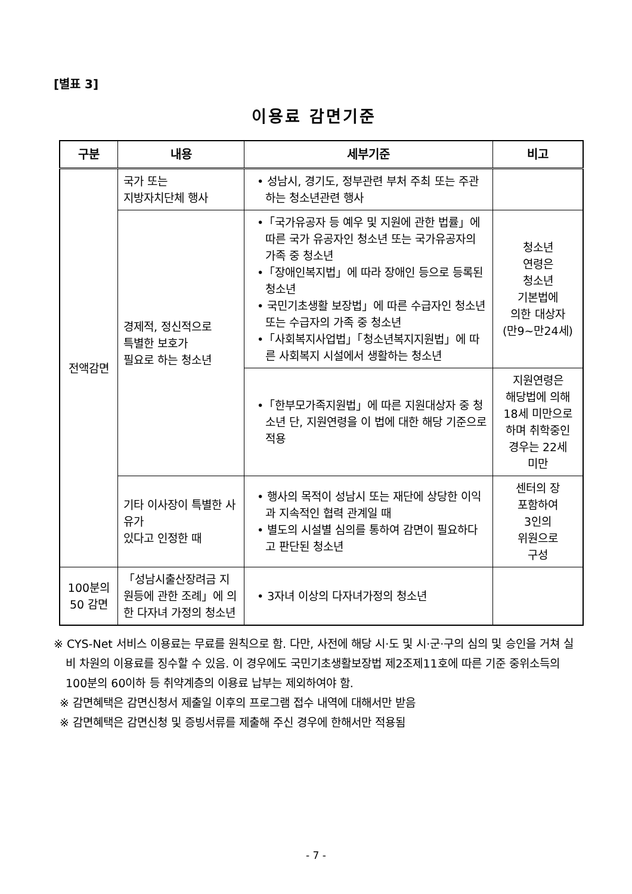[별표 3]
이용료 감면기준
| 구분 | 내용 | 세부기준 | 비고 |
| --- | --- | --- | --- |
| 전액감면 | 국가 또는 지방자치단체 행사 | • 성남시, 경기도, 정부관련 부처 주최 또는 주관하는 청소년관련 행사 | |
| | 경제적, 정신적으로 특별한 보호가 필요로 하는 청소년 | •「국가유공자 등 예우 및 지원에 관한 법률」에 따른 국가 유공자인 청소년 또는 국가유공자의 가족 중 청소년 •「장애인복지법」에 따라 장애인 등으로 등록된 청소년 • 국민기초생활 보장법」에 따른 수급자인 청소년 또는 수급자의 가족 중 청소년 •「사회복지사업법」「청소년복지지원법」에 따른 사회복지 시설에서 생활하는 청소년 | 청소년 연령은 청소년 기본법에 의한 대상자 (만9~만24세) |
| | | •「한부모가족지원법」에 따른 지원대상자 중 청소년 단, 지원연령을 이 법에 대한 해당 기준으로 적용 | 지원연령은 해당법에 의해 18세 미만으로 하며 취학중인 경우는 22세 미만 |
| | 기타 이사장이 특별한 사유가 있다고 인정한 때 | • 행사의 목적이 성남시 또는 재단에 상당한 이익과 지속적인 협력 관계일 때 • 별도의 시설별 심의를 통하여 감면이 필요하다고 판단된 청소년 | 센터의 장 포함하여 3인의 위원으로 구성 |
| 100분의 50 감면 | 「성남시출산장려금 지원등에 관한 조례」에 의한 다자녀 가정의 청소년 | • 3자녀 이상의 다자녀가정의 청소년 | |
※ CYS-Net 서비스 이용료는 무료를 원칙으로 함. 다만, 사전에 해당 시·도 및 시·군·구의 심의 및 승인을 거쳐 실비 차원의 이용료를 징수할 수 있음. 이 경우에도 국민기초생활보장법 제2조제11호에 따른 기준 중위소득의 100분의 60이하 등 취약계층의 이용료 납부는 제외하여야 함.
※ 감면혜택은 감면신청서 제출일 이후의 프로그램 접수 내역에 대해서만 받음
※ 감면혜택은 감면신청 및 증빙서류를 제출해 주신 경우에 한해서만 적용됨
- 7 -